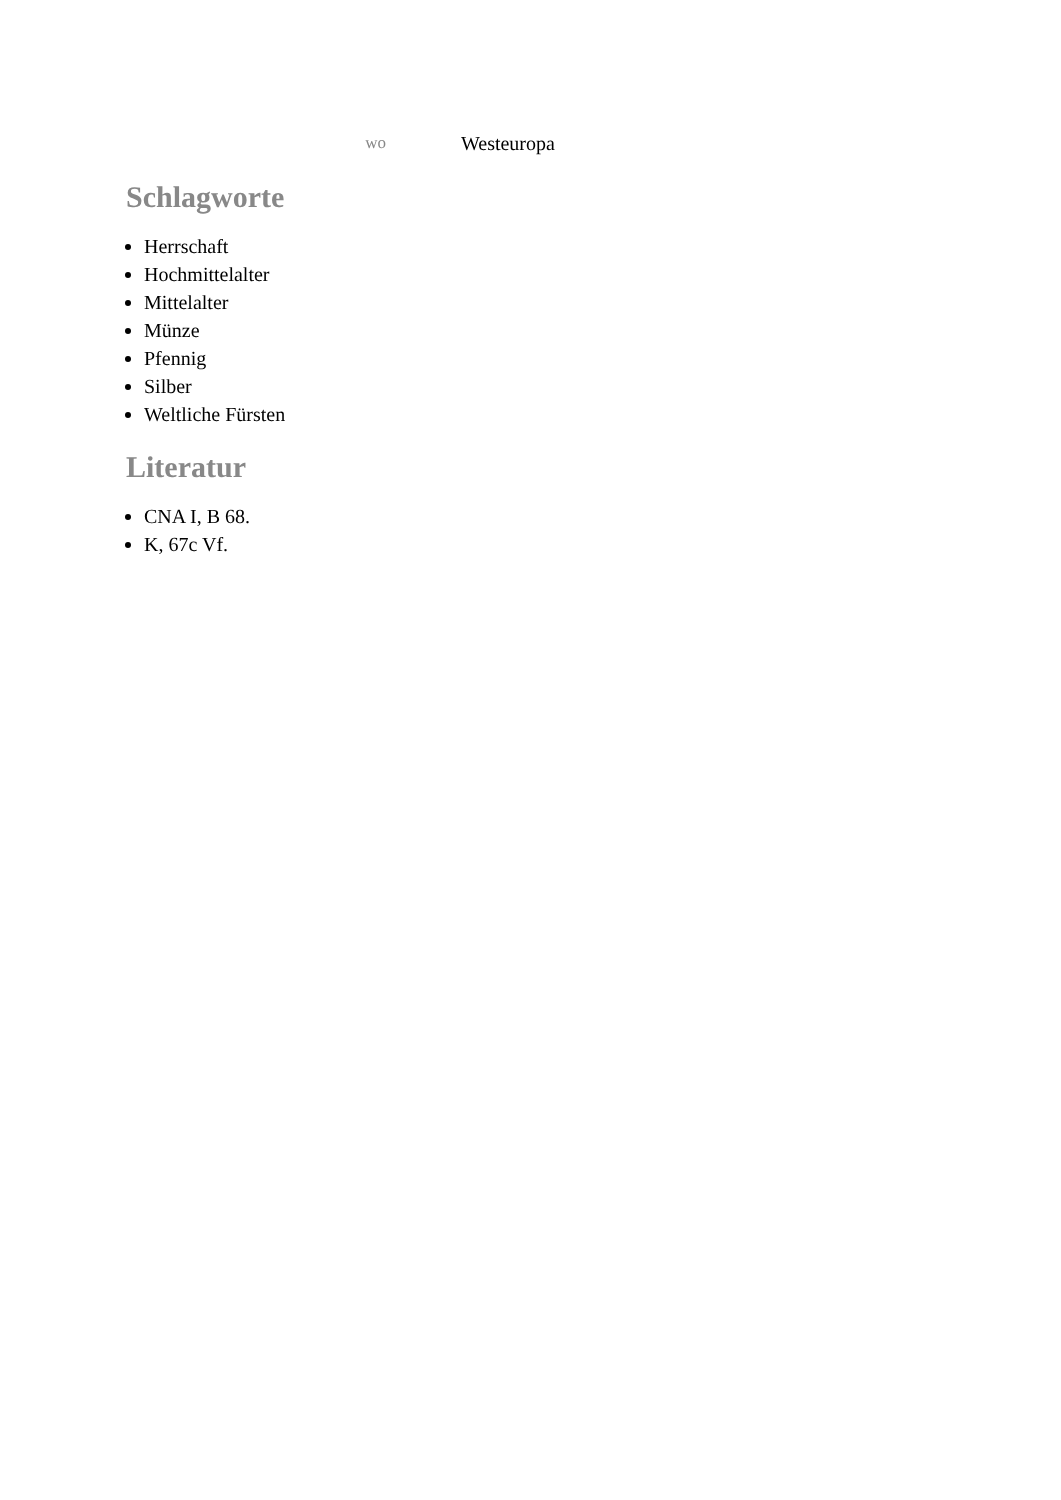wo Westeuropa
Schlagworte
Herrschaft
Hochmittelalter
Mittelalter
Münze
Pfennig
Silber
Weltliche Fürsten
Literatur
CNA I, B 68.
K, 67c Vf.